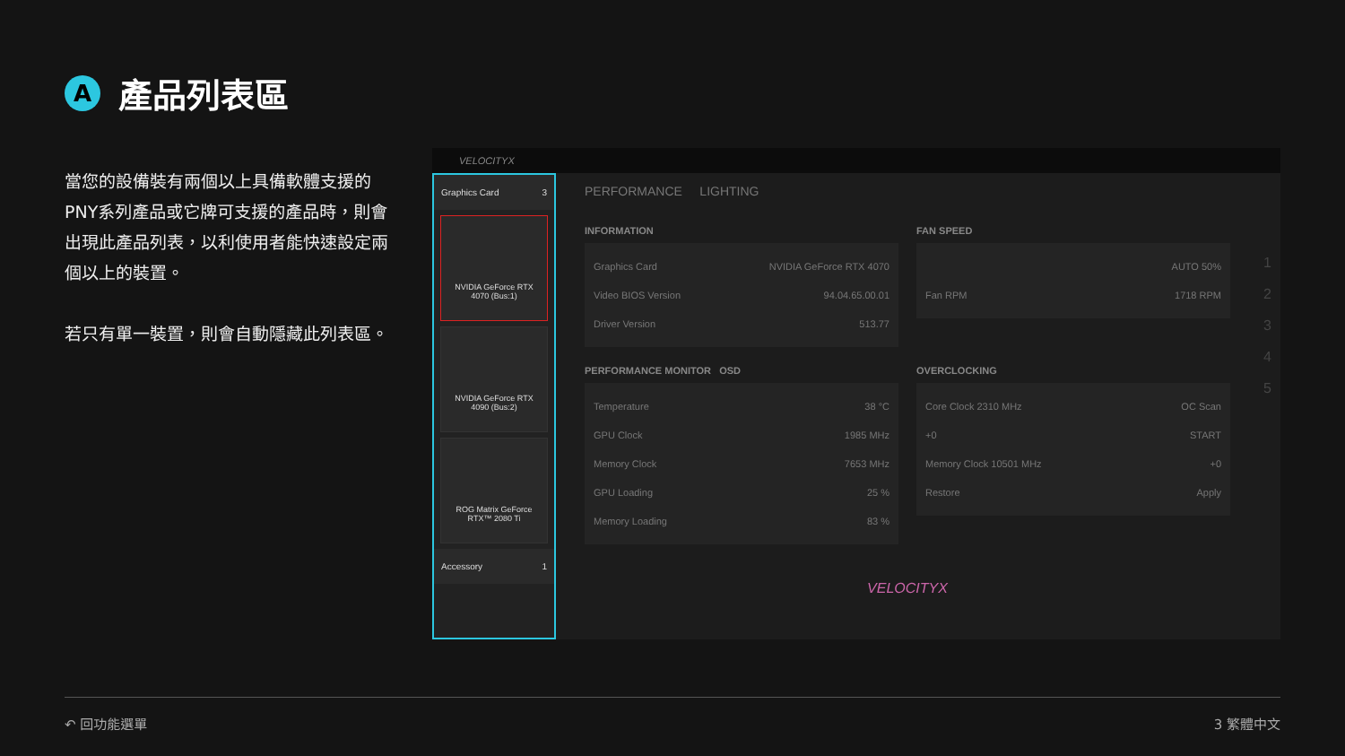A
產品列表區
當您的設備裝有兩個以上具備軟體支援的PNY系列產品或它牌可支援的產品時，則會出現此產品列表，以利使用者能快速設定兩個以上的裝置。
若只有單一裝置，則會自動隱藏此列表區。
VELOCITYX
Graphics Card 3
NVIDIA GeForce RTX
4070 (Bus:1)
NVIDIA GeForce RTX
4090 (Bus:2)
ROG Matrix GeForce
RTX™ 2080 Ti
Accessory 1
PERFORMANCE LIGHTING
INFORMATION
Graphics Card NVIDIA GeForce RTX 4070
Video BIOS Version 94.04.65.00.01
Driver Version 513.77
FAN SPEED
AUTO 50%
Fan RPM 1718 RPM
PERFORMANCE MONITOR OSD
Temperature 38 °C
GPU Clock 1985 MHz
Memory Clock 7653 MHz
GPU Loading 25 %
Memory Loading 83 %
OVERCLOCKING
Core Clock 2310 MHz OC Scan
+0 START
Memory Clock 10501 MHz +0
Restore Apply
VELOCITYX
1
2
3
4
5
↶ 回功能選單 3 繁體中文